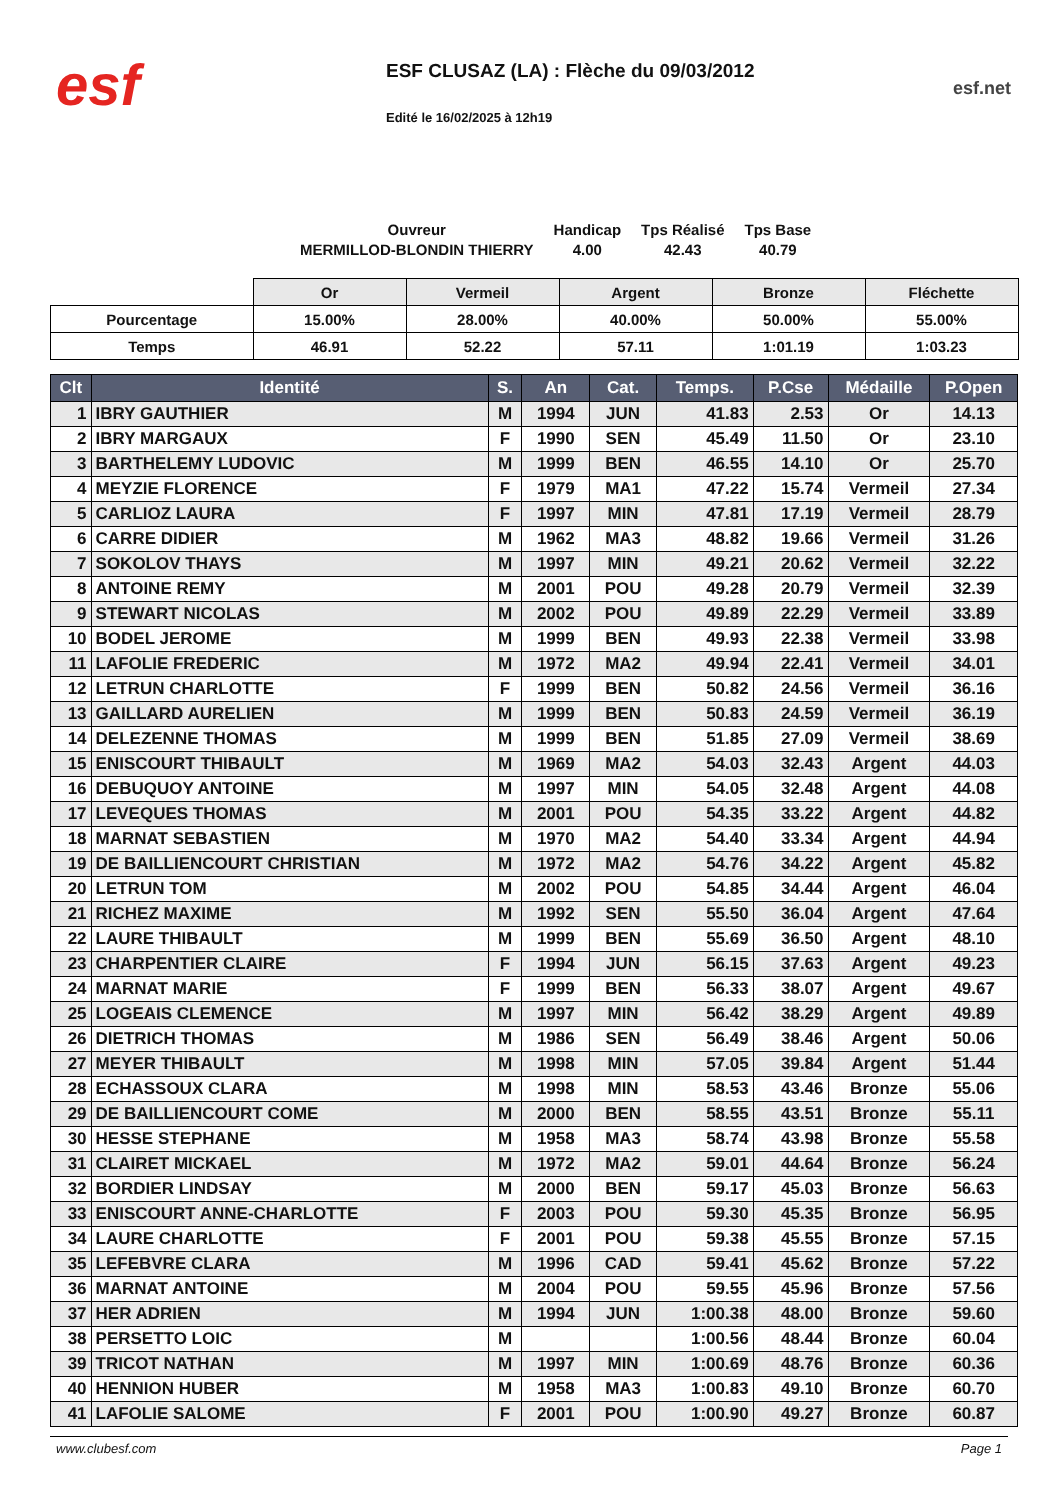esf
ESF CLUSAZ (LA) : Flèche du 09/03/2012
Edité le 16/02/2025 à 12h19
esf.net
Ouvreur
MERMILLOD-BLONDIN THIERRY
Handicap
4.00
Tps Réalisé
42.43
Tps Base
40.79
| | Or | Vermeil | Argent | Bronze | Fléchette |
| --- | --- | --- | --- | --- | --- |
| Pourcentage | 15.00% | 28.00% | 40.00% | 50.00% | 55.00% |
| Temps | 46.91 | 52.22 | 57.11 | 1:01.19 | 1:03.23 |
| Clt | Identité | S. | An | Cat. | Temps. | P.Cse | Médaille | P.Open |
| --- | --- | --- | --- | --- | --- | --- | --- | --- |
| 1 | IBRY GAUTHIER | M | 1994 | JUN | 41.83 | 2.53 | Or | 14.13 |
| 2 | IBRY MARGAUX | F | 1990 | SEN | 45.49 | 11.50 | Or | 23.10 |
| 3 | BARTHELEMY LUDOVIC | M | 1999 | BEN | 46.55 | 14.10 | Or | 25.70 |
| 4 | MEYZIE FLORENCE | F | 1979 | MA1 | 47.22 | 15.74 | Vermeil | 27.34 |
| 5 | CARLIOZ LAURA | F | 1997 | MIN | 47.81 | 17.19 | Vermeil | 28.79 |
| 6 | CARRE DIDIER | M | 1962 | MA3 | 48.82 | 19.66 | Vermeil | 31.26 |
| 7 | SOKOLOV THAYS | M | 1997 | MIN | 49.21 | 20.62 | Vermeil | 32.22 |
| 8 | ANTOINE REMY | M | 2001 | POU | 49.28 | 20.79 | Vermeil | 32.39 |
| 9 | STEWART NICOLAS | M | 2002 | POU | 49.89 | 22.29 | Vermeil | 33.89 |
| 10 | BODEL JEROME | M | 1999 | BEN | 49.93 | 22.38 | Vermeil | 33.98 |
| 11 | LAFOLIE FREDERIC | M | 1972 | MA2 | 49.94 | 22.41 | Vermeil | 34.01 |
| 12 | LETRUN CHARLOTTE | F | 1999 | BEN | 50.82 | 24.56 | Vermeil | 36.16 |
| 13 | GAILLARD AURELIEN | M | 1999 | BEN | 50.83 | 24.59 | Vermeil | 36.19 |
| 14 | DELEZENNE THOMAS | M | 1999 | BEN | 51.85 | 27.09 | Vermeil | 38.69 |
| 15 | ENISCOURT THIBAULT | M | 1969 | MA2 | 54.03 | 32.43 | Argent | 44.03 |
| 16 | DEBUQUOY ANTOINE | M | 1997 | MIN | 54.05 | 32.48 | Argent | 44.08 |
| 17 | LEVEQUES THOMAS | M | 2001 | POU | 54.35 | 33.22 | Argent | 44.82 |
| 18 | MARNAT SEBASTIEN | M | 1970 | MA2 | 54.40 | 33.34 | Argent | 44.94 |
| 19 | DE BAILLIENCOURT CHRISTIAN | M | 1972 | MA2 | 54.76 | 34.22 | Argent | 45.82 |
| 20 | LETRUN TOM | M | 2002 | POU | 54.85 | 34.44 | Argent | 46.04 |
| 21 | RICHEZ MAXIME | M | 1992 | SEN | 55.50 | 36.04 | Argent | 47.64 |
| 22 | LAURE THIBAULT | M | 1999 | BEN | 55.69 | 36.50 | Argent | 48.10 |
| 23 | CHARPENTIER CLAIRE | F | 1994 | JUN | 56.15 | 37.63 | Argent | 49.23 |
| 24 | MARNAT MARIE | F | 1999 | BEN | 56.33 | 38.07 | Argent | 49.67 |
| 25 | LOGEAIS CLEMENCE | M | 1997 | MIN | 56.42 | 38.29 | Argent | 49.89 |
| 26 | DIETRICH THOMAS | M | 1986 | SEN | 56.49 | 38.46 | Argent | 50.06 |
| 27 | MEYER THIBAULT | M | 1998 | MIN | 57.05 | 39.84 | Argent | 51.44 |
| 28 | ECHASSOUX CLARA | M | 1998 | MIN | 58.53 | 43.46 | Bronze | 55.06 |
| 29 | DE BAILLIENCOURT COME | M | 2000 | BEN | 58.55 | 43.51 | Bronze | 55.11 |
| 30 | HESSE STEPHANE | M | 1958 | MA3 | 58.74 | 43.98 | Bronze | 55.58 |
| 31 | CLAIRET MICKAEL | M | 1972 | MA2 | 59.01 | 44.64 | Bronze | 56.24 |
| 32 | BORDIER LINDSAY | M | 2000 | BEN | 59.17 | 45.03 | Bronze | 56.63 |
| 33 | ENISCOURT ANNE-CHARLOTTE | F | 2003 | POU | 59.30 | 45.35 | Bronze | 56.95 |
| 34 | LAURE CHARLOTTE | F | 2001 | POU | 59.38 | 45.55 | Bronze | 57.15 |
| 35 | LEFEBVRE CLARA | M | 1996 | CAD | 59.41 | 45.62 | Bronze | 57.22 |
| 36 | MARNAT ANTOINE | M | 2004 | POU | 59.55 | 45.96 | Bronze | 57.56 |
| 37 | HER ADRIEN | M | 1994 | JUN | 1:00.38 | 48.00 | Bronze | 59.60 |
| 38 | PERSETTO LOIC | M | | | 1:00.56 | 48.44 | Bronze | 60.04 |
| 39 | TRICOT NATHAN | M | 1997 | MIN | 1:00.69 | 48.76 | Bronze | 60.36 |
| 40 | HENNION HUBER | M | 1958 | MA3 | 1:00.83 | 49.10 | Bronze | 60.70 |
| 41 | LAFOLIE SALOME | F | 2001 | POU | 1:00.90 | 49.27 | Bronze | 60.87 |
www.clubesf.com Page 1